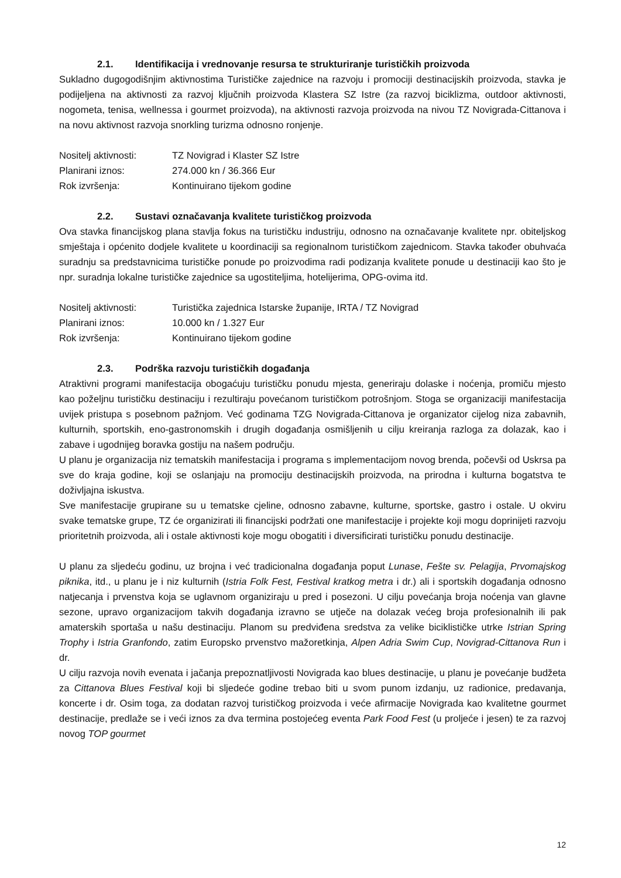2.1. Identifikacija i vrednovanje resursa te strukturiranje turističkih proizvoda
Sukladno dugogodišnjim aktivnostima Turističke zajednice na razvoju i promociji destinacijskih proizvoda, stavka je podijeljena na aktivnosti za razvoj ključnih proizvoda Klastera SZ Istre (za razvoj biciklizma, outdoor aktivnosti, nogometa, tenisa, wellnessa i gourmet proizvoda), na aktivnosti razvoja proizvoda na nivou TZ Novigrada-Cittanova i na novu aktivnost razvoja snorkling turizma odnosno ronjenje.
Nositelj aktivnosti:
TZ Novigrad i Klaster SZ Istre
Planirani iznos: 274.000 kn / 36.366 Eur
Rok izvršenja: Kontinuirano tijekom godine
2.2. Sustavi označavanja kvalitete turističkog proizvoda
Ova stavka financijskog plana stavlja fokus na turističku industriju, odnosno na označavanje kvalitete npr. obiteljskog smještaja i općenito dodjele kvalitete u koordinaciji sa regionalnom turističkom zajednicom. Stavka također obuhvaća suradnju sa predstavnicima turističke ponude po proizvodima radi podizanja kvalitete ponude u destinaciji kao što je npr. suradnja lokalne turističke zajednice sa ugostiteljima, hotelijerima, OPG-ovima itd.
Nositelj aktivnosti:
Turistička zajednica Istarske županije, IRTA / TZ Novigrad
Planirani iznos: 10.000 kn / 1.327 Eur
Rok izvršenja: Kontinuirano tijekom godine
2.3. Podrška razvoju turističkih događanja
Atraktivni programi manifestacija obogaćuju turističku ponudu mjesta, generiraju dolaske i noćenja, promiču mjesto kao poželjnu turističku destinaciju i rezultiraju povećanom turističkom potrošnjom. Stoga se organizaciji manifestacija uvijek pristupa s posebnom pažnjom. Već godinama TZG Novigrada-Cittanova je organizator cijelog niza zabavnih, kulturnih, sportskih, eno-gastronomskih i drugih događanja osmišljenih u cilju kreiranja razloga za dolazak, kao i zabave i ugodnijeg boravka gostiju na našem području.
U planu je organizacija niz tematskih manifestacija i programa s implementacijom novog brenda, počevši od Uskrsa pa sve do kraja godine, koji se oslanjaju na promociju destinacijskih proizvoda, na prirodna i kulturna bogatstva te doživljajna iskustva.
Sve manifestacije grupirane su u tematske cjeline, odnosno zabavne, kulturne, sportske, gastro i ostale. U okviru svake tematske grupe, TZ će organizirati ili financijski podržati one manifestacije i projekte koji mogu doprinijeti razvoju prioritetnih proizvoda, ali i ostale aktivnosti koje mogu obogatiti i diversificirati turističku ponudu destinacije.
U planu za sljedeću godinu, uz brojna i već tradicionalna događanja poput Lunase, Fešte sv. Pelagija, Prvomajskog piknika, itd., u planu je i niz kulturnih (Istria Folk Fest, Festival kratkog metra i dr.) ali i sportskih događanja odnosno natjecanja i prvenstva koja se uglavnom organiziraju u pred i posezoni. U cilju povećanja broja noćenja van glavne sezone, upravo organizacijom takvih događanja izravno se utječe na dolazak većeg broja profesionalnih ili pak amaterskih sportaša u našu destinaciju. Planom su predviđena sredstva za velike biciklističke utrke Istrian Spring Trophy i Istria Granfondo, zatim Europsko prvenstvo mažoretkinja, Alpen Adria Swim Cup, Novigrad-Cittanova Run i dr.
U cilju razvoja novih evenata i jačanja prepoznatljivosti Novigrada kao blues destinacije, u planu je povećanje budžeta za Cittanova Blues Festival koji bi sljedeće godine trebao biti u svom punom izdanju, uz radionice, predavanja, koncerte i dr. Osim toga, za dodatan razvoj turističkog proizvoda i veće afirmacije Novigrada kao kvalitetne gourmet destinacije, predlaže se i veći iznos za dva termina postojećeg eventa Park Food Fest (u proljeće i jesen) te za razvoj novog TOP gourmet
12